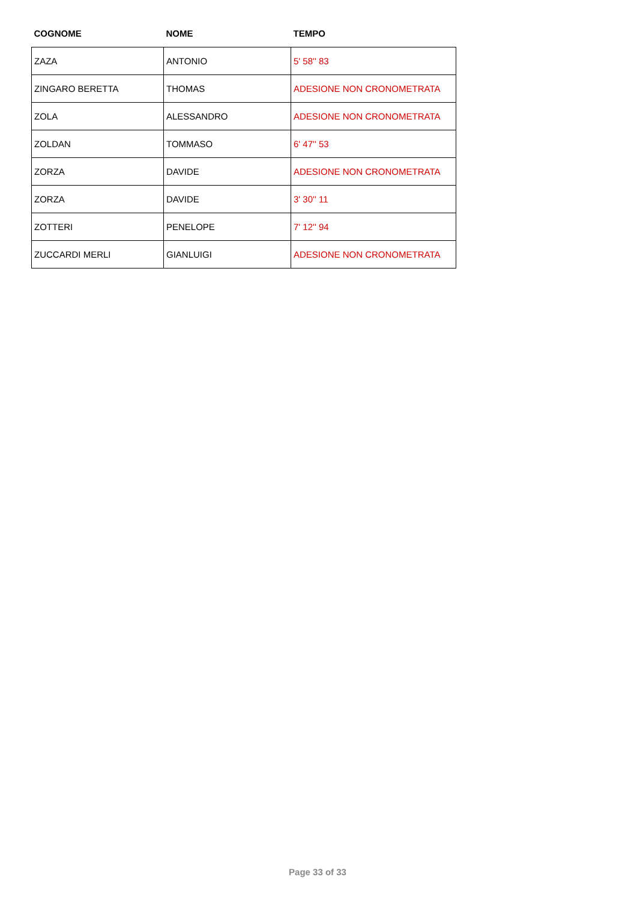| COGNOME | NOME | TEMPO |
| --- | --- | --- |
| ZAZA | ANTONIO | 5' 58'' 83 |
| ZINGARO BERETTA | THOMAS | ADESIONE NON CRONOMETRATA |
| ZOLA | ALESSANDRO | ADESIONE NON CRONOMETRATA |
| ZOLDAN | TOMMASO | 6' 47'' 53 |
| ZORZA | DAVIDE | ADESIONE NON CRONOMETRATA |
| ZORZA | DAVIDE | 3' 30'' 11 |
| ZOTTERI | PENELOPE | 7' 12'' 94 |
| ZUCCARDI MERLI | GIANLUIGI | ADESIONE NON CRONOMETRATA |
Page 33 of 33